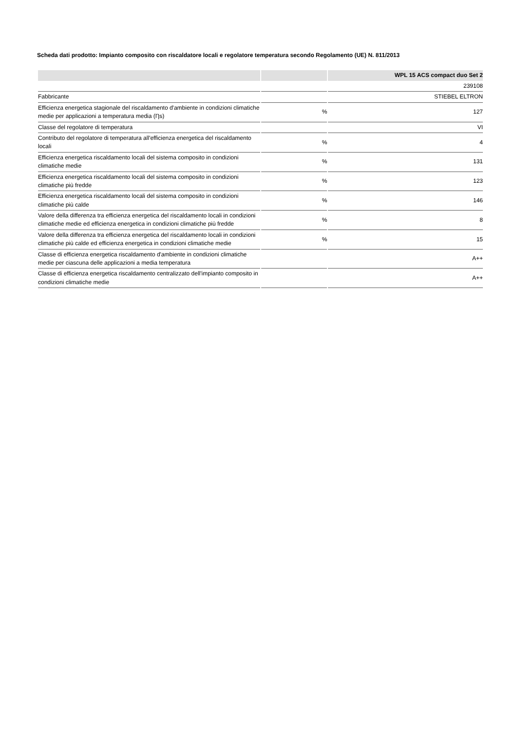Scheda dati prodotto: Impianto composito con riscaldatore locali e regolatore temperatura secondo Regolamento (UE) N. 811/2013
| | | WPL 15 ACS compact duo Set 2 |
| --- | --- | --- |
| | | 239108 |
| Fabbricante | | STIEBEL ELTRON |
| Efficienza energetica stagionale del riscaldamento d'ambiente in condizioni climatiche medie per applicazioni a temperatura media (Ƞs) | % | 127 |
| Classe del regolatore di temperatura | | VI |
| Contributo del regolatore di temperatura all'efficienza energetica del riscaldamento locali | % | 4 |
| Efficienza energetica riscaldamento locali del sistema composito in condizioni climatiche medie | % | 131 |
| Efficienza energetica riscaldamento locali del sistema composito in condizioni climatiche più fredde | % | 123 |
| Efficienza energetica riscaldamento locali del sistema composito in condizioni climatiche più calde | % | 146 |
| Valore della differenza tra efficienza energetica del riscaldamento locali in condizioni climatiche medie ed efficienza energetica in condizioni climatiche più fredde | % | 8 |
| Valore della differenza tra efficienza energetica del riscaldamento locali in condizioni climatiche più calde ed efficienza energetica in condizioni climatiche medie | % | 15 |
| Classe di efficienza energetica riscaldamento d'ambiente in condizioni climatiche medie per ciascuna delle applicazioni a media temperatura | | A++ |
| Classe di efficienza energetica riscaldamento centralizzato dell'impianto composito in condizioni climatiche medie | | A++ |